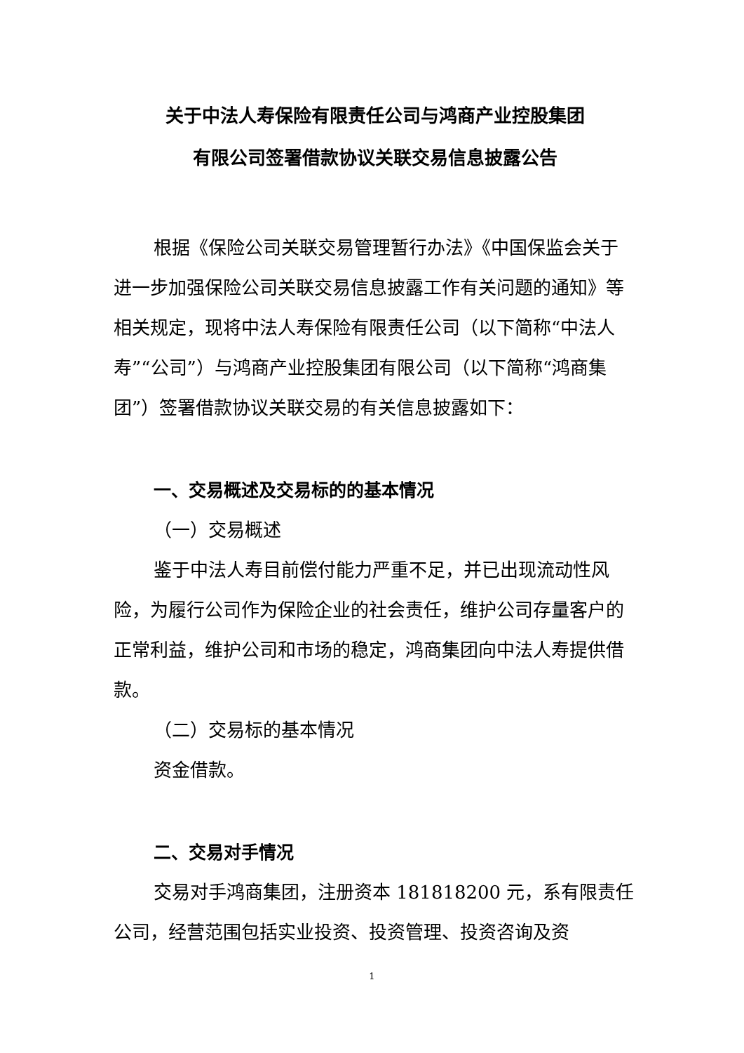关于中法人寿保险有限责任公司与鸿商产业控股集团
有限公司签署借款协议关联交易信息披露公告
根据《保险公司关联交易管理暂行办法》《中国保监会关于进一步加强保险公司关联交易信息披露工作有关问题的通知》等相关规定，现将中法人寿保险有限责任公司（以下简称“中法人寿”“公司”）与鸿商产业控股集团有限公司（以下简称“鸿商集团”）签署借款协议关联交易的有关信息披露如下：
一、交易概述及交易标的的基本情况
（一）交易概述
鉴于中法人寿目前偿付能力严重不足，并已出现流动性风险，为履行公司作为保险企业的社会责任，维护公司存量客户的正常利益，维护公司和市场的稳定，鸿商集团向中法人寿提供借款。
（二）交易标的基本情况
资金借款。
二、交易对手情况
交易对手鸿商集团，注册资本 181818200 元，系有限责任公司，经营范围包括实业投资、投资管理、投资咨询及资
1